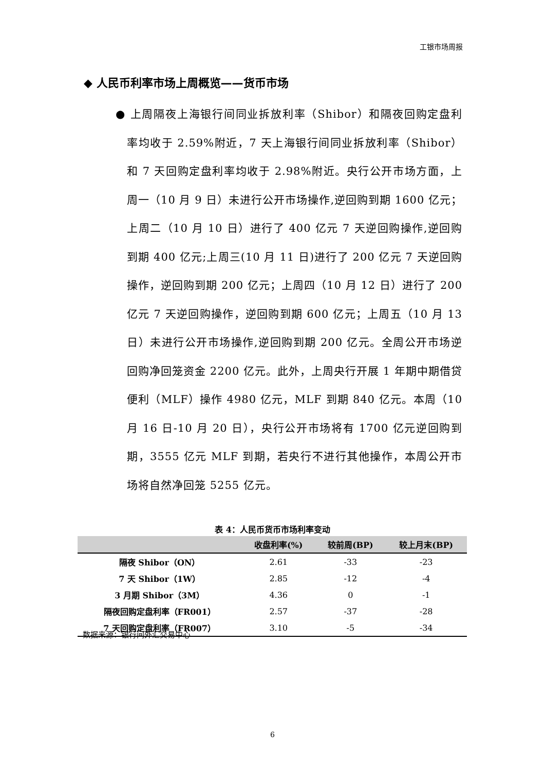工银市场周报
◆ 人民币利率市场上周概览——货币市场
● 上周隔夜上海银行间同业拆放利率（Shibor）和隔夜回购定盘利率均收于 2.59%附近，7 天上海银行间同业拆放利率（Shibor）和 7 天回购定盘利率均收于 2.98%附近。央行公开市场方面，上周一（10 月 9 日）未进行公开市场操作,逆回购到期 1600 亿元；上周二（10 月 10 日）进行了 400 亿元 7 天逆回购操作,逆回购到期 400 亿元;上周三(10 月 11 日)进行了 200 亿元 7 天逆回购操作，逆回购到期 200 亿元；上周四（10 月 12 日）进行了 200 亿元 7 天逆回购操作，逆回购到期 600 亿元；上周五（10 月 13 日）未进行公开市场操作,逆回购到期 200 亿元。全周公开市场逆回购净回笼资金 2200 亿元。此外，上周央行开展 1 年期中期借贷便利（MLF）操作 4980 亿元，MLF 到期 840 亿元。本周（10 月 16 日-10 月 20 日），央行公开市场将有 1700 亿元逆回购到期，3555 亿元 MLF 到期，若央行不进行其他操作，本周公开市场将自然净回笼 5255 亿元。
表 4：人民币货币市场利率变动
| | 收盘利率(%) | 较前周(BP) | 较上月末(BP) |
| --- | --- | --- | --- |
| 隔夜 Shibor（ON） | 2.61 | -33 | -23 |
| 7 天 Shibor（1W） | 2.85 | -12 | -4 |
| 3 月期 Shibor（3M） | 4.36 | 0 | -1 |
| 隔夜回购定盘利率（FR001） | 2.57 | -37 | -28 |
| 7 天回购定盘利率（FR007） | 3.10 | -5 | -34 |
数据来源：银行间外汇交易中心
6